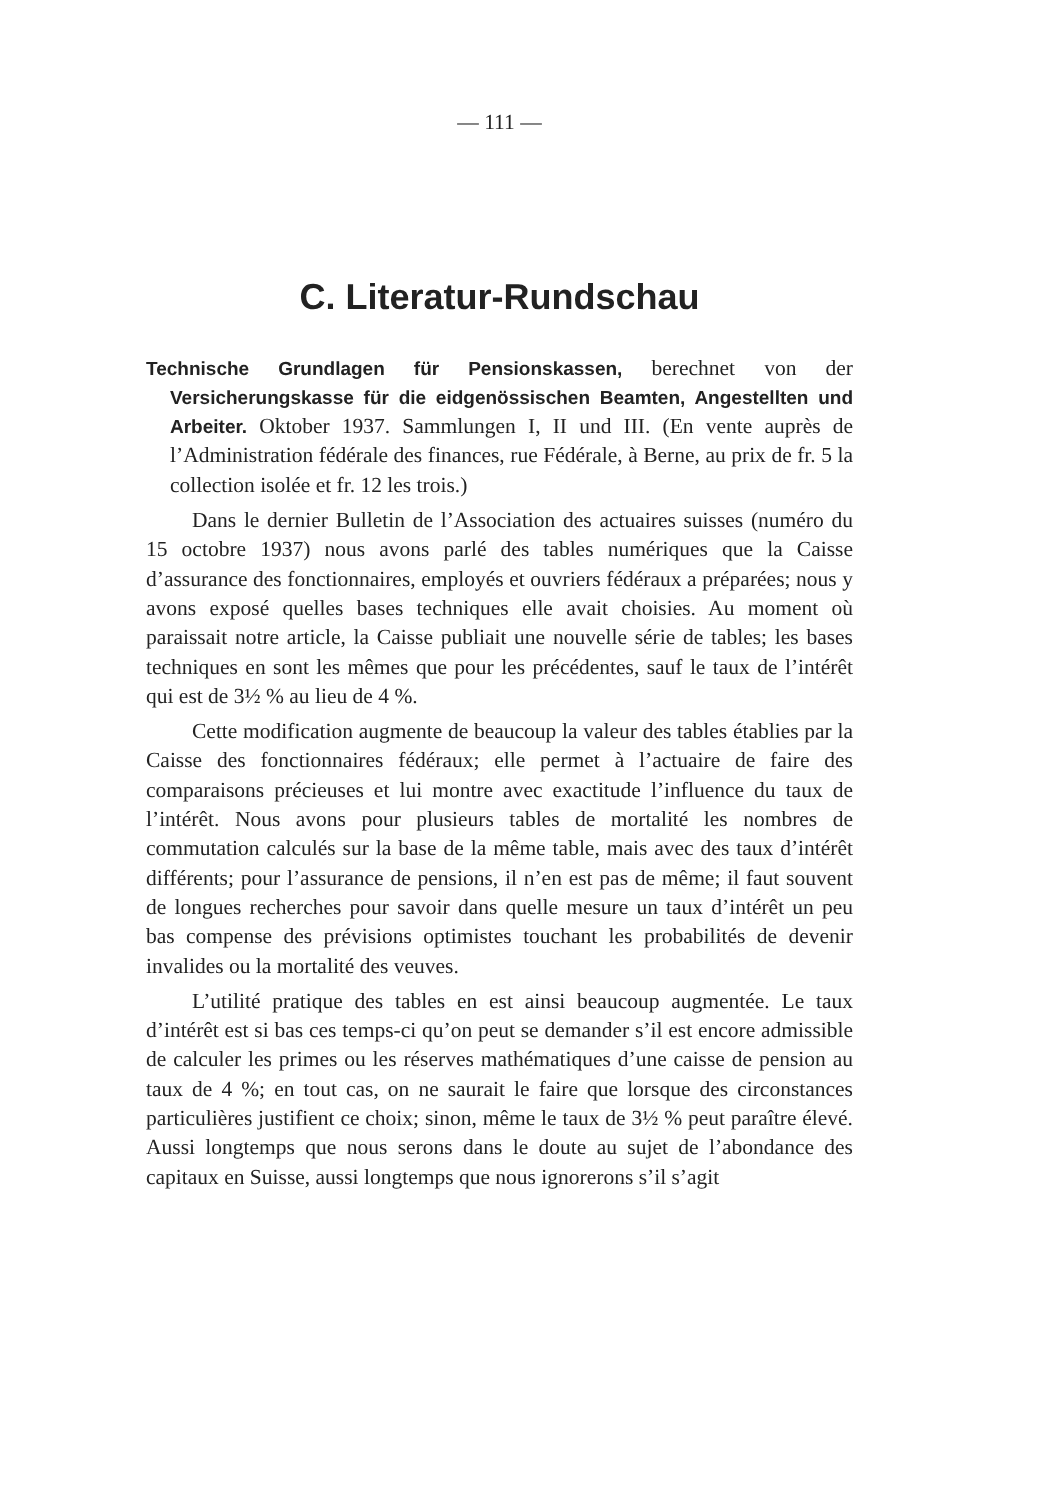— 111 —
C. Literatur-Rundschau
Technische Grundlagen für Pensionskassen, berechnet von der Versicherungskasse für die eidgenössischen Beamten, Angestellten und Arbeiter. Oktober 1937. Sammlungen I, II und III. (En vente auprès de l’Administration fédérale des finances, rue Fédérale, à Berne, au prix de fr. 5 la collection isolée et fr. 12 les trois.)
Dans le dernier Bulletin de l’Association des actuaires suisses (numéro du 15 octobre 1937) nous avons parlé des tables numériques que la Caisse d’assurance des fonctionnaires, employés et ouvriers fédéraux a préparées; nous y avons exposé quelles bases techniques elle avait choisies. Au moment où paraissait notre article, la Caisse publiait une nouvelle série de tables; les bases techniques en sont les mêmes que pour les précédentes, sauf le taux de l’intérêt qui est de 3½ % au lieu de 4 %.
Cette modification augmente de beaucoup la valeur des tables établies par la Caisse des fonctionnaires fédéraux; elle permet à l’actuaire de faire des comparaisons précieuses et lui montre avec exactitude l’influence du taux de l’intérêt. Nous avons pour plusieurs tables de mortalité les nombres de commutation calculés sur la base de la même table, mais avec des taux d’intérêt différents; pour l’assurance de pensions, il n’en est pas de même; il faut souvent de longues recherches pour savoir dans quelle mesure un taux d’intérêt un peu bas compense des prévisions optimistes touchant les probabilités de devenir invalides ou la mortalité des veuves.
L’utilité pratique des tables en est ainsi beaucoup augmentée. Le taux d’intérêt est si bas ces temps-ci qu’on peut se demander s’il est encore admissible de calculer les primes ou les réserves mathématiques d’une caisse de pension au taux de 4 %; en tout cas, on ne saurait le faire que lorsque des circonstances particulières justifient ce choix; sinon, même le taux de 3½ % peut paraître élevé. Aussi longtemps que nous serons dans le doute au sujet de l’abondance des capitaux en Suisse, aussi longtemps que nous ignorerons s’il s’agit